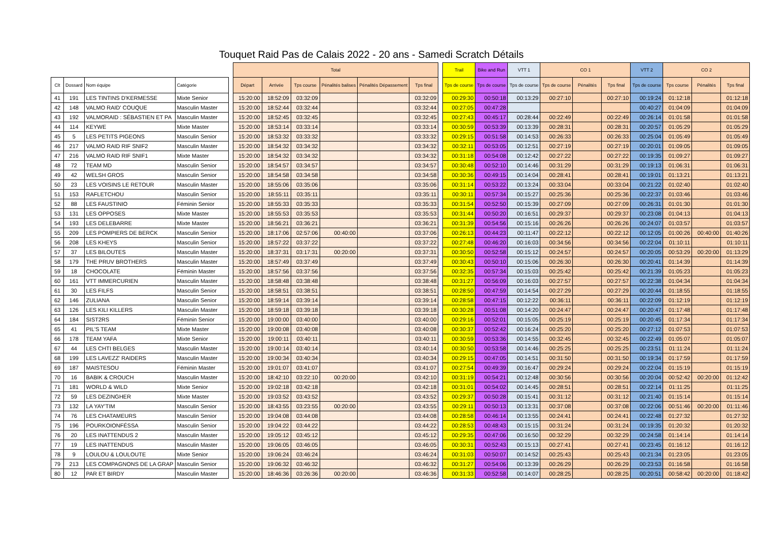Touquet Raid Pas de Calais 2022 - 20 ans - Samedi Scratch Détails
| | | | | | Total | | | | | | | Trail | Bike and Run | VTT 1 | CO 1 | | | VTT 2 | CO 2 | | |
| --- | --- | --- | --- | --- | --- | --- | --- | --- | --- | --- | --- | --- | --- | --- | --- | --- | --- | --- | --- | --- | --- |
| Clt | Dossard | Nom équipe | Catégorie | | Départ | Arrivée | Tps course | Pénalités balises | Pénalités Dépassement | Tps final | | Tps de course | Tps de course | Tps de course | Tps de course | Pénalités | Tps final | Tps de course | Tps course | Pénalités | Tps final |
| 41 | 191 | LES TINTINS D'KERMESSE | Mixte Senior | | 15:20:00 | 18:52:09 | 03:32:09 | | | 03:32:09 | | 00:29:30 | 00:50:18 | 00:13:29 | 00:27:10 | | 00:27:10 | 00:19:24 | 01:12:18 | | 01:12:18 |
| 42 | 148 | VALMO RAID' COUQUE | Masculin Master | | 15:20:00 | 18:52:44 | 03:32:44 | | | 03:32:44 | | 00:27:05 | 00:47:28 | | | | | 00:40:27 | 01:04:09 | | 01:04:09 |
| 43 | 192 | VALMORAID : SÉBASTIEN ET PA | Masculin Master | | 15:20:00 | 18:52:45 | 03:32:45 | | | 03:32:45 | | 00:27:43 | 00:45:17 | 00:28:44 | 00:22:49 | | 00:22:49 | 00:26:14 | 01:01:58 | | 01:01:58 |
| 44 | 114 | KEYWE | Mixte Master | | 15:20:00 | 18:53:14 | 03:33:14 | | | 03:33:14 | | 00:30:59 | 00:53:39 | 00:13:39 | 00:28:31 | | 00:28:31 | 00:20:57 | 01:05:29 | | 01:05:29 |
| 45 | 5 | LES PETITS PIGEONS | Masculin Senior | | 15:20:00 | 18:53:32 | 03:33:32 | | | 03:33:32 | | 00:29:15 | 00:51:58 | 00:14:53 | 00:26:33 | | 00:26:33 | 00:25:04 | 01:05:49 | | 01:05:49 |
| 46 | 217 | VALMO RAID RIF SNIF2 | Masculin Master | | 15:20:00 | 18:54:32 | 03:34:32 | | | 03:34:32 | | 00:32:11 | 00:53:05 | 00:12:51 | 00:27:19 | | 00:27:19 | 00:20:01 | 01:09:05 | | 01:09:05 |
| 47 | 216 | VALMO RAID RIF SNIF1 | Mixte Master | | 15:20:00 | 18:54:32 | 03:34:32 | | | 03:34:32 | | 00:31:18 | 00:54:08 | 00:12:42 | 00:27:22 | | 00:27:22 | 00:19:35 | 01:09:27 | | 01:09:27 |
| 48 | 72 | TEAM MD | Masculin Senior | | 15:20:00 | 18:54:57 | 03:34:57 | | | 03:34:57 | | 00:30:48 | 00:52:10 | 00:14:46 | 00:31:29 | | 00:31:29 | 00:19:13 | 01:06:31 | | 01:06:31 |
| 49 | 42 | WELSH GROS | Masculin Senior | | 15:20:00 | 18:54:58 | 03:34:58 | | | 03:34:58 | | 00:30:36 | 00:49:15 | 00:14:04 | 00:28:41 | | 00:28:41 | 00:19:01 | 01:13:21 | | 01:13:21 |
| 50 | 23 | LES VOISINS LE RETOUR | Masculin Master | | 15:20:00 | 18:55:06 | 03:35:06 | | | 03:35:06 | | 00:31:14 | 00:53:22 | 00:13:24 | 00:33:04 | | 00:33:04 | 00:21:22 | 01:02:40 | | 01:02:40 |
| 51 | 153 | RAFLETCHOU | Masculin Senior | | 15:20:00 | 18:55:11 | 03:35:11 | | | 03:35:11 | | 00:30:11 | 00:57:34 | 00:15:27 | 00:25:36 | | 00:25:36 | 00:22:37 | 01:03:46 | | 01:03:46 |
| 52 | 88 | LES FAUSTINIO | Féminin Senior | | 15:20:00 | 18:55:33 | 03:35:33 | | | 03:35:33 | | 00:31:54 | 00:52:50 | 00:15:39 | 00:27:09 | | 00:27:09 | 00:26:31 | 01:01:30 | | 01:01:30 |
| 53 | 131 | LES OPPOSES | Mixte Master | | 15:20:00 | 18:55:53 | 03:35:53 | | | 03:35:53 | | 00:31:44 | 00:50:20 | 00:16:51 | 00:29:37 | | 00:29:37 | 00:23:08 | 01:04:13 | | 01:04:13 |
| 54 | 193 | LES DELEBARRE | Mixte Master | | 15:20:00 | 18:56:21 | 03:36:21 | | | 03:36:21 | | 00:31:39 | 00:54:56 | 00:15:16 | 00:26:26 | | 00:26:26 | 00:24:07 | 01:03:57 | | 01:03:57 |
| 55 | 209 | LES POMPIERS DE BERCK | Masculin Senior | | 15:20:00 | 18:17:06 | 02:57:06 | 00:40:00 | | 03:37:06 | | 00:26:13 | 00:44:23 | 00:11:47 | 00:22:12 | | 00:22:12 | 00:12:05 | 01:00:26 | 00:40:00 | 01:40:26 |
| 56 | 208 | LES KHEYS | Masculin Senior | | 15:20:00 | 18:57:22 | 03:37:22 | | | 03:37:22 | | 00:27:48 | 00:46:20 | 00:16:03 | 00:34:56 | | 00:34:56 | 00:22:04 | 01:10:11 | | 01:10:11 |
| 57 | 37 | LES BILOUTES | Masculin Master | | 15:20:00 | 18:37:31 | 03:17:31 | 00:20:00 | | 03:37:31 | | 00:30:50 | 00:52:58 | 00:15:12 | 00:24:57 | | 00:24:57 | 00:20:05 | 00:53:29 | 00:20:00 | 01:13:29 |
| 58 | 179 | THE PRUV BROTHERS | Masculin Master | | 15:20:00 | 18:57:49 | 03:37:49 | | | 03:37:49 | | 00:30:43 | 00:50:10 | 00:15:06 | 00:26:30 | | 00:26:30 | 00:20:41 | 01:14:39 | | 01:14:39 |
| 59 | 18 | CHOCOLATE | Féminin Master | | 15:20:00 | 18:57:56 | 03:37:56 | | | 03:37:56 | | 00:32:35 | 00:57:34 | 00:15:03 | 00:25:42 | | 00:25:42 | 00:21:39 | 01:05:23 | | 01:05:23 |
| 60 | 161 | VTT IMMERCURIEN | Masculin Master | | 15:20:00 | 18:58:48 | 03:38:48 | | | 03:38:48 | | 00:31:27 | 00:56:09 | 00:16:03 | 00:27:57 | | 00:27:57 | 00:22:38 | 01:04:34 | | 01:04:34 |
| 61 | 30 | LES FILFS | Masculin Senior | | 15:20:00 | 18:58:51 | 03:38:51 | | | 03:38:51 | | 00:28:50 | 00:47:59 | 00:14:54 | 00:27:29 | | 00:27:29 | 00:20:44 | 01:18:55 | | 01:18:55 |
| 62 | 146 | ZULIANA | Masculin Senior | | 15:20:00 | 18:59:14 | 03:39:14 | | | 03:39:14 | | 00:28:58 | 00:47:15 | 00:12:22 | 00:36:11 | | 00:36:11 | 00:22:09 | 01:12:19 | | 01:12:19 |
| 63 | 126 | LES KILI KILLERS | Masculin Master | | 15:20:00 | 18:59:18 | 03:39:18 | | | 03:39:18 | | 00:30:28 | 00:51:08 | 00:14:20 | 00:24:47 | | 00:24:47 | 00:20:47 | 01:17:48 | | 01:17:48 |
| 64 | 184 | SIST2RS | Féminin Senior | | 15:20:00 | 19:00:00 | 03:40:00 | | | 03:40:00 | | 00:29:16 | 00:52:01 | 00:15:05 | 00:25:19 | | 00:25:19 | 00:20:45 | 01:17:34 | | 01:17:34 |
| 65 | 41 | PIL'S TEAM | Mixte Master | | 15:20:00 | 19:00:08 | 03:40:08 | | | 03:40:08 | | 00:30:37 | 00:52:42 | 00:16:24 | 00:25:20 | | 00:25:20 | 00:27:12 | 01:07:53 | | 01:07:53 |
| 66 | 178 | TEAM YAFA | Mixte Senior | | 15:20:00 | 19:00:11 | 03:40:11 | | | 03:40:11 | | 00:30:59 | 00:53:36 | 00:14:55 | 00:32:45 | | 00:32:45 | 00:22:49 | 01:05:07 | | 01:05:07 |
| 67 | 44 | LES CHTI BELGES | Masculin Master | | 15:20:00 | 19:00:14 | 03:40:14 | | | 03:40:14 | | 00:30:50 | 00:53:58 | 00:14:46 | 00:25:25 | | 00:25:25 | 00:23:51 | 01:11:24 | | 01:11:24 |
| 68 | 199 | LES LAVEZZ' RAIDERS | Masculin Master | | 15:20:00 | 19:00:34 | 03:40:34 | | | 03:40:34 | | 00:29:15 | 00:47:05 | 00:14:51 | 00:31:50 | | 00:31:50 | 00:19:34 | 01:17:59 | | 01:17:59 |
| 69 | 187 | MAISTESOU | Féminin Master | | 15:20:00 | 19:01:07 | 03:41:07 | | | 03:41:07 | | 00:27:54 | 00:49:39 | 00:16:47 | 00:29:24 | | 00:29:24 | 00:22:04 | 01:15:19 | | 01:15:19 |
| 70 | 16 | BABIK & CROUCH | Masculin Master | | 15:20:00 | 18:42:10 | 03:22:10 | 00:20:00 | | 03:42:10 | | 00:31:19 | 00:54:21 | 00:12:48 | 00:30:56 | | 00:30:56 | 00:20:04 | 00:52:42 | 00:20:00 | 01:12:42 |
| 71 | 181 | WORLD & WILD | Mixte Senior | | 15:20:00 | 19:02:18 | 03:42:18 | | | 03:42:18 | | 00:31:01 | 00:54:02 | 00:14:45 | 00:28:51 | | 00:28:51 | 00:22:14 | 01:11:25 | | 01:11:25 |
| 72 | 59 | LES DEZINGHER | Mixte Master | | 15:20:00 | 19:03:52 | 03:43:52 | | | 03:43:52 | | 00:29:37 | 00:50:28 | 00:15:41 | 00:31:12 | | 00:31:12 | 00:21:40 | 01:15:14 | | 01:15:14 |
| 73 | 132 | LA YAY'TIM | Masculin Senior | | 15:20:00 | 18:43:55 | 03:23:55 | 00:20:00 | | 03:43:55 | | 00:29:11 | 00:50:13 | 00:13:31 | 00:37:08 | | 00:37:08 | 00:22:06 | 00:51:46 | 00:20:00 | 01:11:46 |
| 74 | 76 | LES CHATAMEURS | Masculin Senior | | 15:20:00 | 19:04:08 | 03:44:08 | | | 03:44:08 | | 00:28:58 | 00:46:14 | 00:13:55 | 00:24:41 | | 00:24:41 | 00:22:48 | 01:27:32 | | 01:27:32 |
| 75 | 196 | POURKOIONFÉSSA | Masculin Senior | | 15:20:00 | 19:04:22 | 03:44:22 | | | 03:44:22 | | 00:28:53 | 00:48:43 | 00:15:15 | 00:31:24 | | 00:31:24 | 00:19:35 | 01:20:32 | | 01:20:32 |
| 76 | 20 | LES INATTENDUS 2 | Masculin Master | | 15:20:00 | 19:05:12 | 03:45:12 | | | 03:45:12 | | 00:29:35 | 00:47:06 | 00:16:50 | 00:32:29 | | 00:32:29 | 00:24:58 | 01:14:14 | | 01:14:14 |
| 77 | 19 | LES INATTENDUS | Masculin Master | | 15:20:00 | 19:06:05 | 03:46:05 | | | 03:46:05 | | 00:30:31 | 00:52:43 | 00:15:13 | 00:27:41 | | 00:27:41 | 00:23:45 | 01:16:12 | | 01:16:12 |
| 78 | 9 | LOULOU & LOULOUTE | Mixte Senior | | 15:20:00 | 19:06:24 | 03:46:24 | | | 03:46:24 | | 00:31:03 | 00:50:07 | 00:14:52 | 00:25:43 | | 00:25:43 | 00:21:34 | 01:23:05 | | 01:23:05 |
| 79 | 213 | LES COMPAGNONS DE LA GRAP | Masculin Senior | | 15:20:00 | 19:06:32 | 03:46:32 | | | 03:46:32 | | 00:31:27 | 00:54:06 | 00:13:39 | 00:26:29 | | 00:26:29 | 00:23:53 | 01:16:58 | | 01:16:58 |
| 80 | 12 | PAR ET BIRDY | Masculin Master | | 15:20:00 | 18:46:36 | 03:26:36 | 00:20:00 | | 03:46:36 | | 00:31:33 | 00:52:58 | 00:14:07 | 00:28:25 | | 00:28:25 | 00:20:51 | 00:58:42 | 00:20:00 | 01:18:42 |